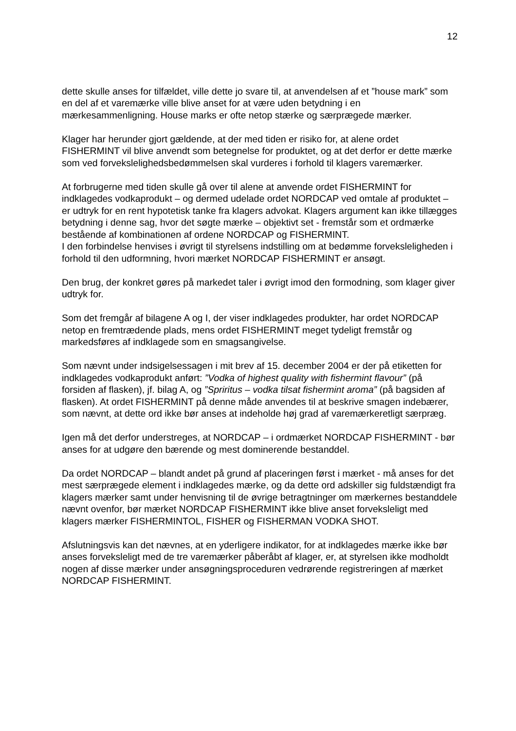12
dette skulle anses for tilfældet, ville dette jo svare til, at anvendelsen af et ”house mark” som en del af et varemærke ville blive anset for at være uden betydning i en mærkesammenligning. House marks er ofte netop stærke og særprægede mærker.
Klager har herunder gjort gældende, at der med tiden er risiko for, at alene ordet FISHERMINT vil blive anvendt som betegnelse for produktet, og at det derfor er dette mærke som ved forvekslelighedsbedømmelsen skal vurderes i forhold til klagers varemærker.
At forbrugerne med tiden skulle gå over til alene at anvende ordet FISHERMINT for indklagedes vodkaprodukt – og dermed udelade ordet NORDCAP ved omtale af produktet – er udtryk for en rent hypotetisk tanke fra klagers advokat. Klagers argument kan ikke tillægges betydning i denne sag, hvor det søgte mærke – objektivt set - fremstår som et ordmærke bestående af kombinationen af ordene NORDCAP og FISHERMINT.
I den forbindelse henvises i øvrigt til styrelsens indstilling om at bedømme forvekslelig­heden i forhold til den udformning, hvori mærket NORDCAP FISHERMINT er an­søgt.
Den brug, der konkret gøres på markedet taler i øvrigt imod den formodning, som klager giver udtryk for.
Som det fremgår af bilagene A og I, der viser indklagedes produkter, har ordet NORDCAP netop en fremtrædende plads, mens ordet FISHERMINT meget tydeligt fremstår og markedsføres af indklagede som en smagsangivelse.
Som nævnt under indsigelsessagen i mit brev af 15. december 2004 er der på etiket­ten for indklagedes vodkaprodukt anført: ”Vodka of highest quality with fishermint flavour” (på forsiden af flasken), jf. bilag A, og ”Spriritus – vodka tilsat fishermint aro­ma” (på bagsiden af flasken). At ordet FISHERMINT på denne måde anvendes til at beskrive smagen indebærer, som nævnt, at dette ord ikke bør anses at indeholde høj grad af varemærkeretligt særpræg.
Igen må det derfor understreges, at NORDCAP – i ordmærket NORDCAP FISHERMINT - bør anses for at udgøre den bærende og mest dominerende be­standdel.
Da ordet NORDCAP – blandt andet på grund af placeringen først i mærket - må anses for det mest særprægede element i indklagedes mærke, og da dette ord ad­skiller sig fuldstændigt fra klagers mærker samt under henvisning til de øvrige be­tragtninger om mærkernes bestanddele nævnt ovenfor, bør mærket NORDCAP FISHERMINT ikke blive anset forveksleligt med klagers mærker FISHERMINTOL, FISHER og FISHERMAN VODKA SHOT.
Afslutningsvis kan det nævnes, at en yderligere indikator, for at indklagedes mærke ikke bør anses forveksleligt med de tre varemærker påberåbt af klager, er, at styrel­sen ikke modholdt nogen af disse mærker under ansøgningsproceduren vedrørende registreringen af mærket NORDCAP FISHERMINT.